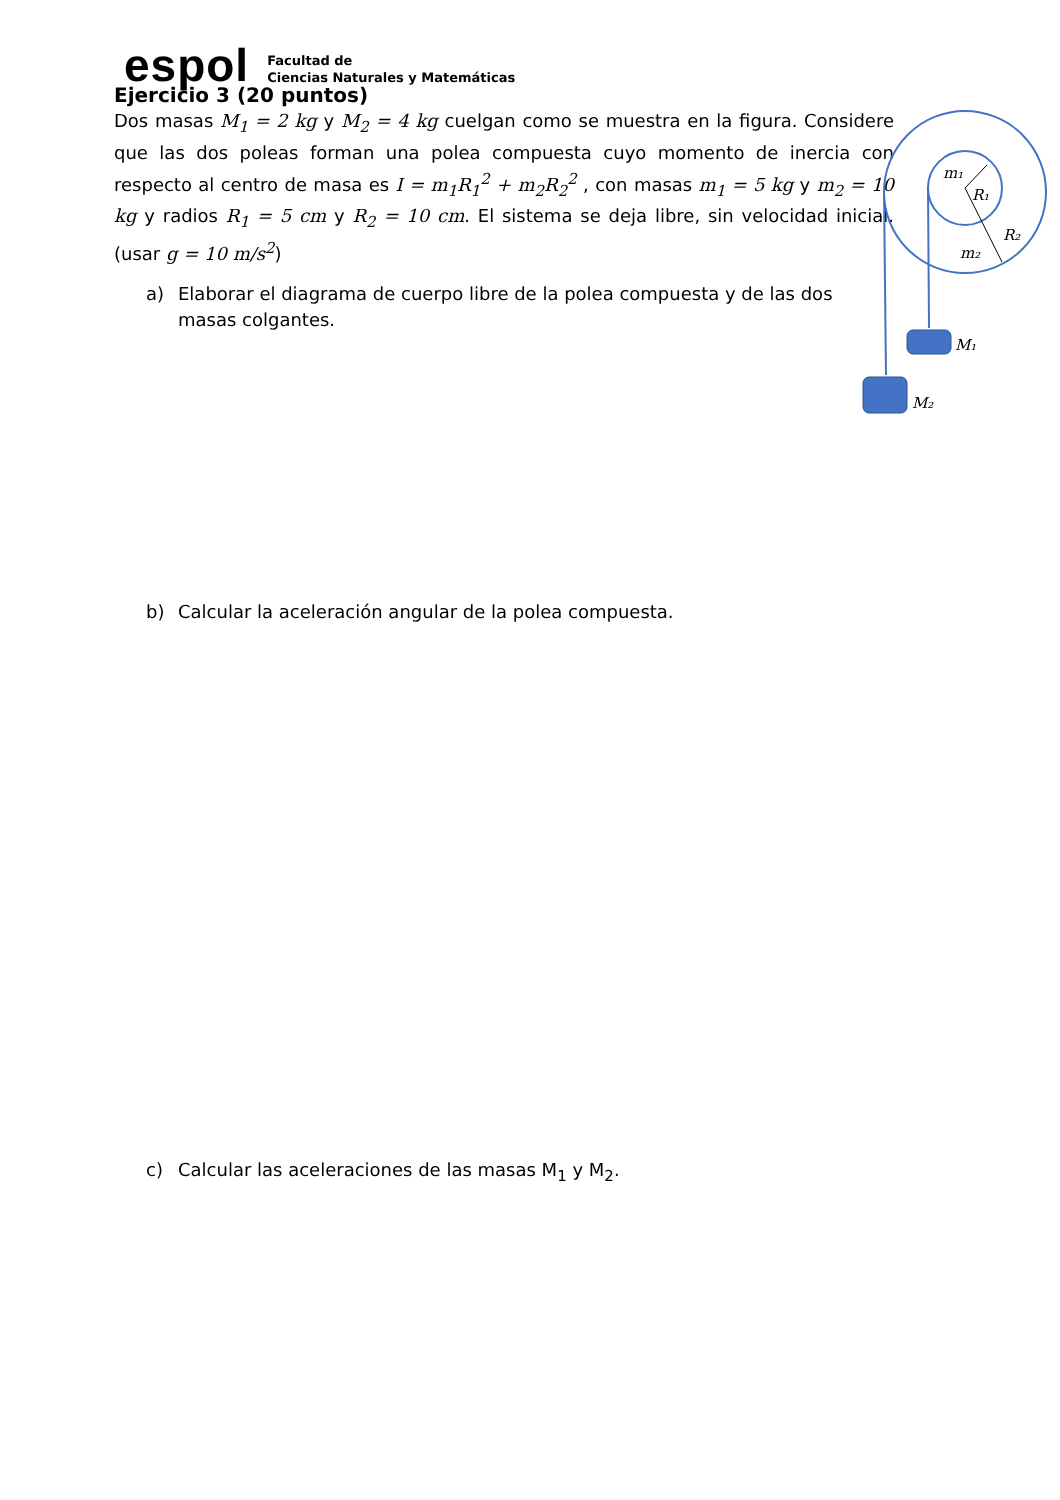espol
Facultad de
Ciencias Naturales y Matemáticas
Ejercicio 3 (20 puntos)
Dos masas M<sub>1</sub> = 2 kg y M<sub>2</sub> = 4 kg cuelgan como se muestra en la figura. Considere que las dos poleas forman una polea compuesta cuyo momento de inercia con respecto al centro de masa es I = m<sub>1</sub>R<sub>1</sub><sup>2</sup> + m<sub>2</sub>R<sub>2</sub><sup>2</sup> , con masas m<sub>1</sub> = 5 kg y m<sub>2</sub> = 10 kg y radios R<sub>1</sub> = 5 cm y R<sub>2</sub> = 10 cm. El sistema se deja libre, sin velocidad inicial. (usar g = 10 m/s<sup>2</sup>)
a) Elaborar el diagrama de cuerpo libre de la polea compuesta y de las dos masas colgantes.
b) Calcular la aceleración angular de la polea compuesta.
c) Calcular las aceleraciones de las masas M<sub>1</sub> y M<sub>2</sub>.
m₁
R₁
R₂
m₂
M₁
M₂